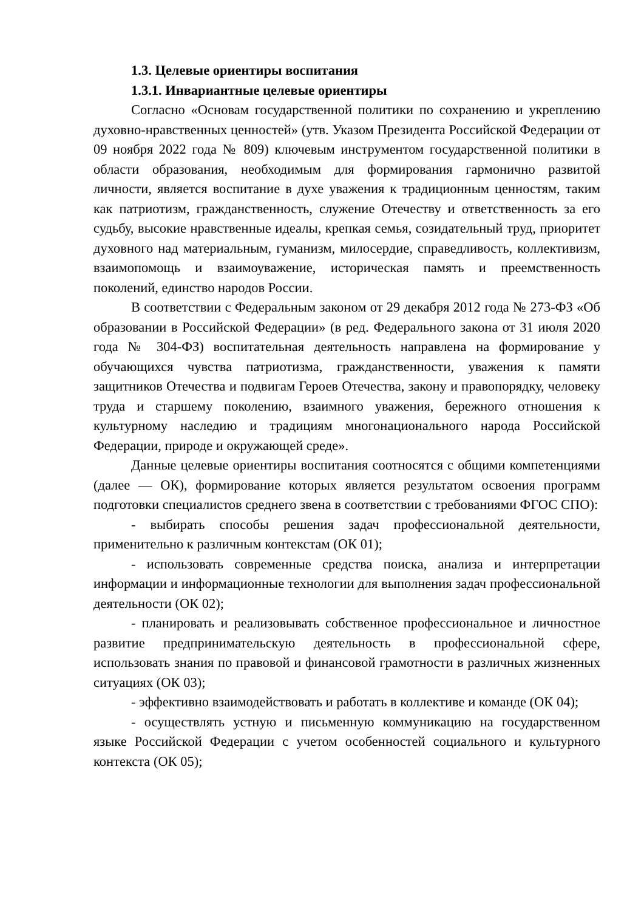1.3. Целевые ориентиры воспитания
1.3.1. Инвариантные целевые ориентиры
Согласно «Основам государственной политики по сохранению и укреплению духовно-нравственных ценностей» (утв. Указом Президента Российской Федерации от 09 ноября 2022 года № 809) ключевым инструментом государственной политики в области образования, необходимым для формирования гармонично развитой личности, является воспитание в духе уважения к традиционным ценностям, таким как патриотизм, гражданственность, служение Отечеству и ответственность за его судьбу, высокие нравственные идеалы, крепкая семья, созидательный труд, приоритет духовного над материальным, гуманизм, милосердие, справедливость, коллективизм, взаимопомощь и взаимоуважение, историческая память и преемственность поколений, единство народов России.
В соответствии с Федеральным законом от 29 декабря 2012 года № 273-ФЗ «Об образовании в Российской Федерации» (в ред. Федерального закона от 31 июля 2020 года № 304-ФЗ) воспитательная деятельность направлена на формирование у обучающихся чувства патриотизма, гражданственности, уважения к памяти защитников Отечества и подвигам Героев Отечества, закону и правопорядку, человеку труда и старшему поколению, взаимного уважения, бережного отношения к культурному наследию и традициям многонационального народа Российской Федерации, природе и окружающей среде».
Данные целевые ориентиры воспитания соотносятся с общими компетенциями (далее — ОК), формирование которых является результатом освоения программ подготовки специалистов среднего звена в соответствии с требованиями ФГОС СПО):
- выбирать способы решения задач профессиональной деятельности, применительно к различным контекстам (ОК 01);
- использовать современные средства поиска, анализа и интерпретации информации и информационные технологии для выполнения задач профессиональной деятельности (ОК 02);
- планировать и реализовывать собственное профессиональное и личностное развитие предпринимательскую деятельность в профессиональной сфере, использовать знания по правовой и финансовой грамотности в различных жизненных ситуациях (ОК 03);
- эффективно взаимодействовать и работать в коллективе и команде (ОК 04);
- осуществлять устную и письменную коммуникацию на государственном языке Российской Федерации с учетом особенностей социального и культурного контекста (ОК 05);